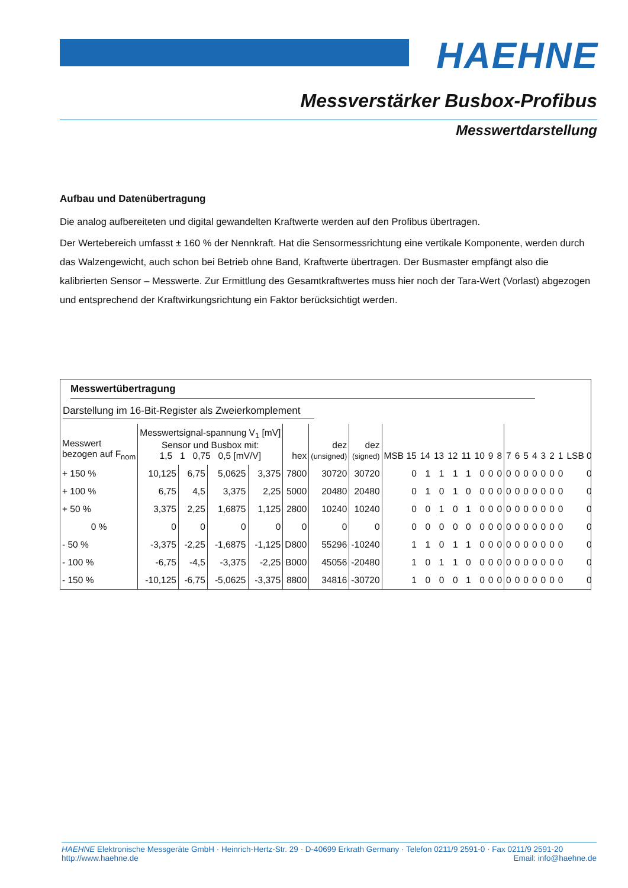HAEHNE
Messverstärker Busbox-Profibus
Messwertdarstellung
Aufbau und Datenübertragung
Die analog aufbereiteten und digital gewandelten Kraftwerte werden auf den Profibus übertragen.
Der Wertebereich umfasst ± 160 % der Nennkraft. Hat die Sensormessrichtung eine vertikale Komponente, werden durch das Walzengewicht, auch schon bei Betrieb ohne Band, Kraftwerte übertragen. Der Busmaster empfängt also die kalibrierten Sensor – Messwerte. Zur Ermittlung des Gesamtkraftwertes muss hier noch der Tara-Wert (Vorlast) abgezogen und entsprechend der Kraftwirkungsrichtung ein Faktor berücksichtigt werden.
Messwertübertragung
Darstellung im 16-Bit-Register als Zweierkomplement
| Messwert bezogen auf F<sub>nom</sub> | Messwertsignal-spannung V<sub>1</sub> [mV] Sensor und Busbox mit: 1,5 1 0,75 0,5 [mV/V] | | | | hex | dez (unsigned) | dez (signed) | MSB 15 | 14 | 13 | 12 | 11 | 10 | 9 | 8 | 7 | 6 | 5 | 4 | 3 | 2 | 1 | LSB 0 |
| --- | --- | --- | --- | --- | --- | --- | --- | --- | --- | --- | --- | --- | --- | --- | --- | --- | --- | --- | --- | --- | --- | --- | --- |
| + 150 % | 10,125 | 6,75 | 5,0625 | 3,375 | 7800 | 30720 | 30720 | 0 | 1 | 1 | 1 | 1 | 0 | 0 | 0 | 0 | 0 | 0 | 0 | 0 | 0 | 0 | 0 |
| + 100 % | 6,75 | 4,5 | 3,375 | 2,25 | 5000 | 20480 | 20480 | 0 | 1 | 0 | 1 | 0 | 0 | 0 | 0 | 0 | 0 | 0 | 0 | 0 | 0 | 0 | 0 |
| + 50 % | 3,375 | 2,25 | 1,6875 | 1,125 | 2800 | 10240 | 10240 | 0 | 0 | 1 | 0 | 1 | 0 | 0 | 0 | 0 | 0 | 0 | 0 | 0 | 0 | 0 | 0 |
| 0 % | 0 | 0 | 0 | 0 | 0 | 0 | 0 | 0 | 0 | 0 | 0 | 0 | 0 | 0 | 0 | 0 | 0 | 0 | 0 | 0 | 0 | 0 | 0 |
| - 50 % | -3,375 | -2,25 | -1,6875 | -1,125 | D800 | 55296 | -10240 | 1 | 1 | 0 | 1 | 1 | 0 | 0 | 0 | 0 | 0 | 0 | 0 | 0 | 0 | 0 | 0 |
| - 100 % | -6,75 | -4,5 | -3,375 | -2,25 | B000 | 45056 | -20480 | 1 | 0 | 1 | 1 | 0 | 0 | 0 | 0 | 0 | 0 | 0 | 0 | 0 | 0 | 0 | 0 |
| - 150 % | -10,125 | -6,75 | -5,0625 | -3,375 | 8800 | 34816 | -30720 | 1 | 0 | 0 | 0 | 1 | 0 | 0 | 0 | 0 | 0 | 0 | 0 | 0 | 0 | 0 | 0 |
HAEHNE Elektronische Messgeräte GmbH · Heinrich-Hertz-Str. 29 · D-40699 Erkrath Germany · Telefon 0211/9 2591-0 · Fax 0211/9 2591-20
http://www.haehne.de Email: info@haehne.de